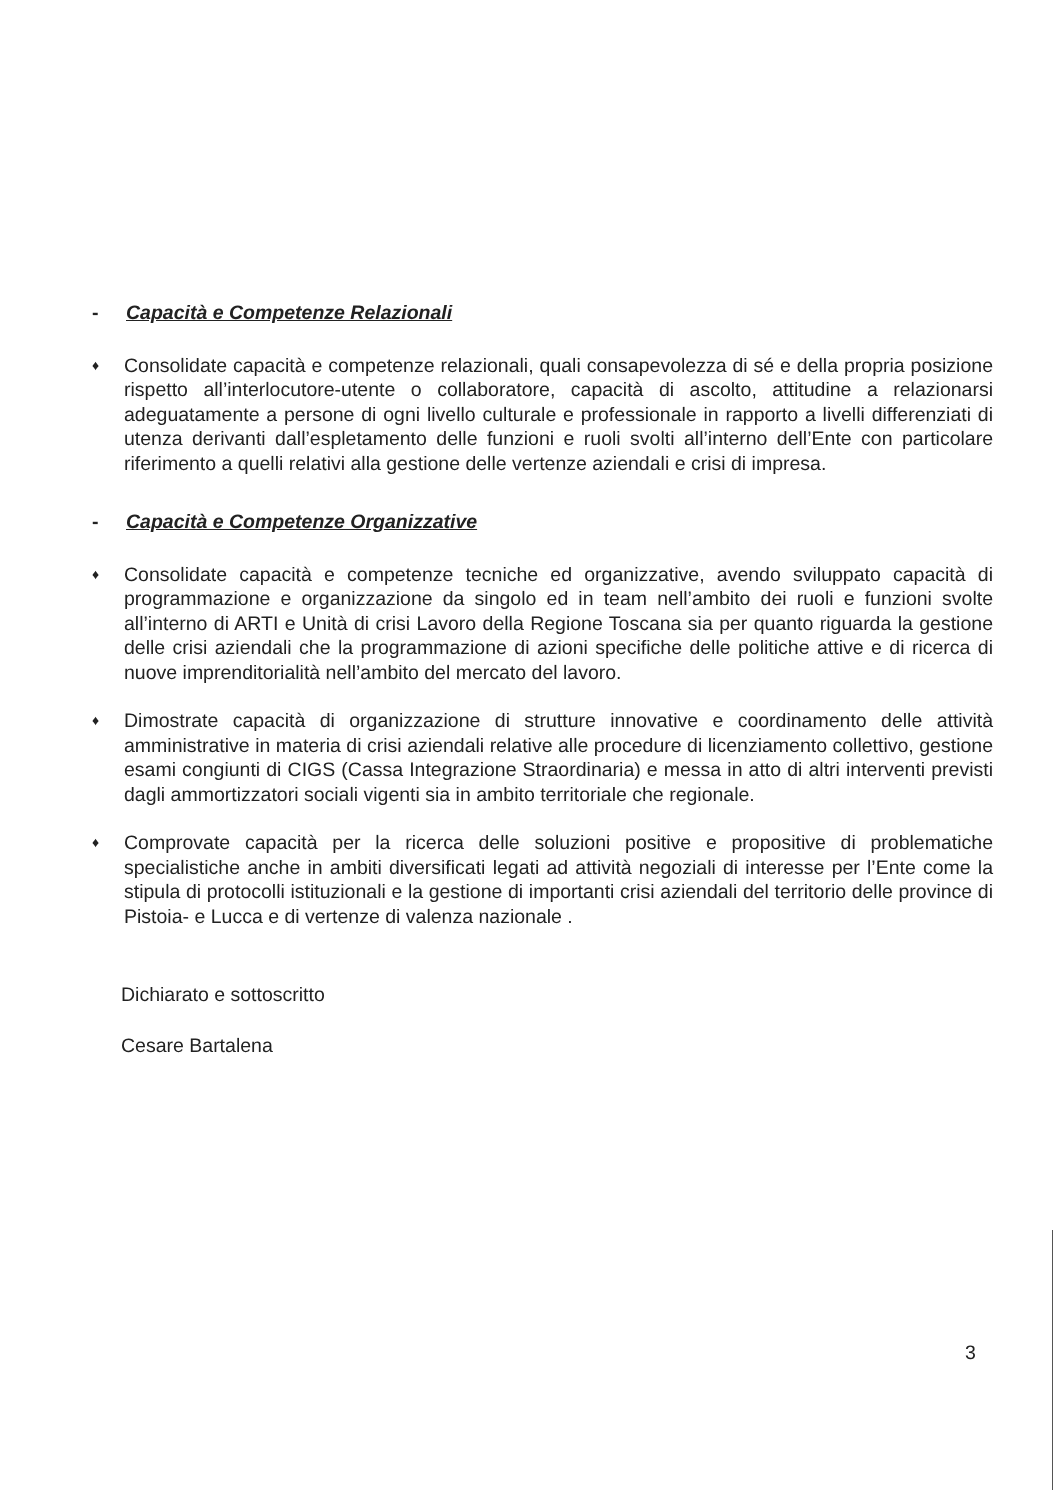- Capacità e Competenze Relazionali
♦
Consolidate capacità e competenze relazionali, quali consapevolezza di sé e della propria posizione rispetto all’interlocutore-utente o collaboratore, capacità di ascolto, attitudine a relazionarsi adeguatamente a persone di ogni livello culturale e professionale in rapporto a livelli differenziati di utenza derivanti dall’espletamento delle funzioni e ruoli svolti all’interno dell’Ente con particolare riferimento a quelli relativi alla gestione delle vertenze aziendali e crisi di impresa.
- Capacità e Competenze Organizzative
♦
Consolidate capacità e competenze tecniche ed organizzative, avendo sviluppato capacità di programmazione e organizzazione da singolo ed in team nell’ambito dei ruoli e funzioni svolte all’interno di ARTI e Unità di crisi Lavoro della Regione Toscana sia per quanto riguarda la gestione delle crisi aziendali che la programmazione di azioni specifiche delle politiche attive e di ricerca di nuove imprenditorialità nell’ambito del mercato del lavoro.
♦
Dimostrate capacità di organizzazione di strutture innovative e coordinamento delle attività amministrative in materia di crisi aziendali relative alle procedure di licenziamento collettivo, gestione esami congiunti di CIGS (Cassa Integrazione Straordinaria) e messa in atto di altri interventi previsti dagli ammortizzatori sociali vigenti sia in ambito territoriale che regionale.
♦
Comprovate capacità per la ricerca delle soluzioni positive e propositive di problematiche specialistiche anche in ambiti diversificati legati ad attività negoziali di interesse per l’Ente come la stipula di protocolli istituzionali e la gestione di importanti crisi aziendali del territorio delle province di Pistoia- e Lucca e di vertenze di valenza nazionale .
Dichiarato e sottoscritto
Cesare Bartalena
3